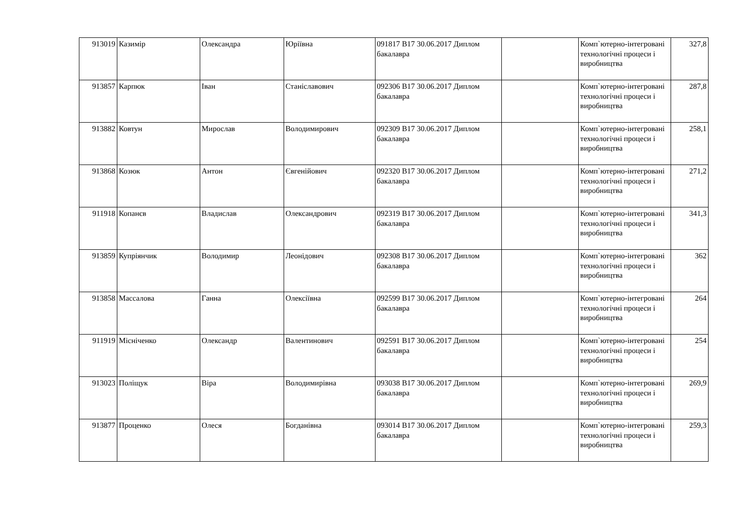| 913019 | Казимір | Олександра | Юріївна | 091817 B17 30.06.2017 Диплом бакалавра | | Комп`ютерно-інтегровані технологічні процеси і виробництва | 327,8 |
| 913857 | Карпюк | Іван | Станіславович | 092306 B17 30.06.2017 Диплом бакалавра | | Комп`ютерно-інтегровані технологічні процеси і виробництва | 287,8 |
| 913882 | Ковтун | Мирослав | Володимирович | 092309 B17 30.06.2017 Диплом бакалавра | | Комп`ютерно-інтегровані технологічні процеси і виробництва | 258,1 |
| 913868 | Козюк | Антон | Євгенійович | 092320 B17 30.06.2017 Диплом бакалавра | | Комп`ютерно-інтегровані технологічні процеси і виробництва | 271,2 |
| 911918 | Копанєв | Владислав | Олександрович | 092319 B17 30.06.2017 Диплом бакалавра | | Комп`ютерно-інтегровані технологічні процеси і виробництва | 341,3 |
| 913859 | Купріянчик | Володимир | Леонідович | 092308 B17 30.06.2017 Диплом бакалавра | | Комп`ютерно-інтегровані технологічні процеси і виробництва | 362 |
| 913858 | Массалова | Ганна | Олексіївна | 092599 B17 30.06.2017 Диплом бакалавра | | Комп`ютерно-інтегровані технологічні процеси і виробництва | 264 |
| 911919 | Місніченко | Олександр | Валентинович | 092591 B17 30.06.2017 Диплом бакалавра | | Комп`ютерно-інтегровані технологічні процеси і виробництва | 254 |
| 913023 | Поліщук | Віра | Володимирівна | 093038 B17 30.06.2017 Диплом бакалавра | | Комп`ютерно-інтегровані технологічні процеси і виробництва | 269,9 |
| 913877 | Проценко | Олеся | Богданівна | 093014 B17 30.06.2017 Диплом бакалавра | | Комп`ютерно-інтегровані технологічні процеси і виробництва | 259,3 |